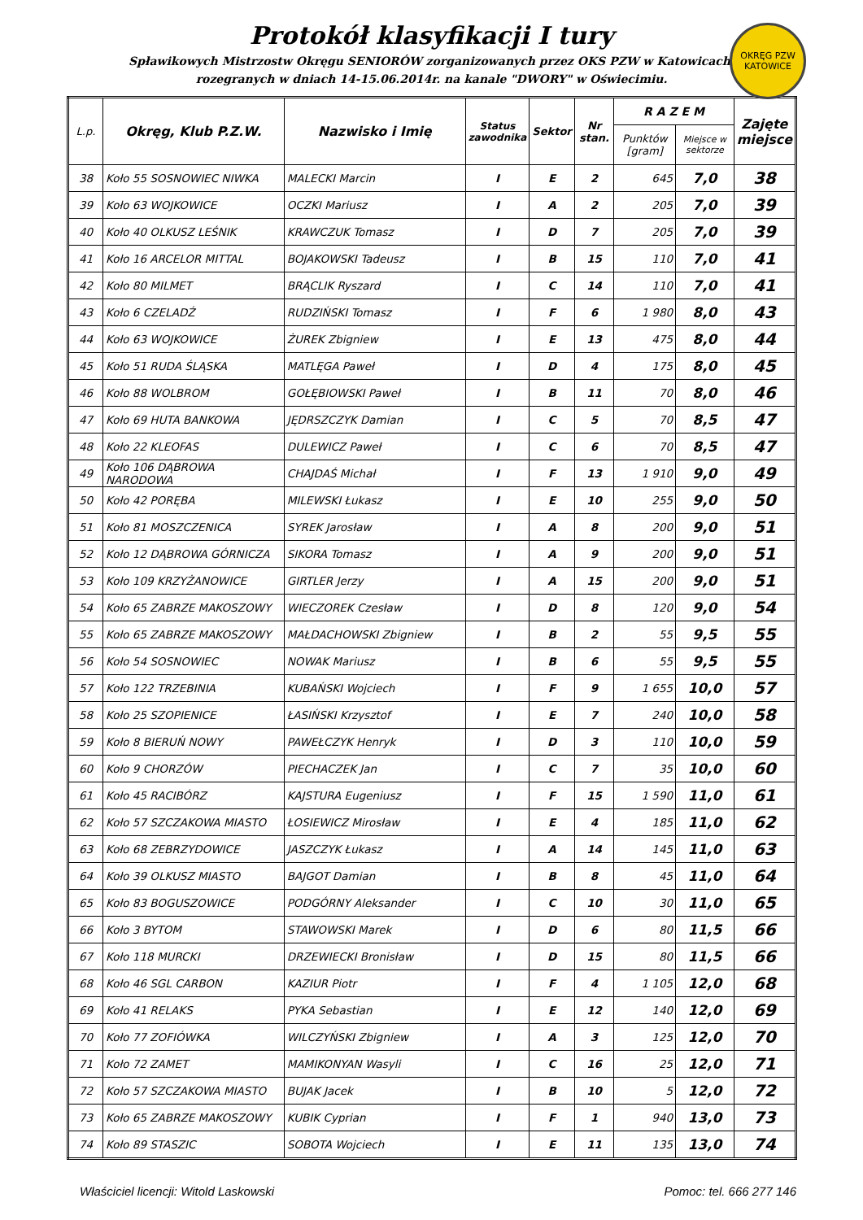Protokół klasyfikacji I tury
Spławikowych Mistrzostw Okręgu SENIORÓW zorganizowanych przez OKS PZW w Katowicach.
rozegranych w dniach 14-15.06.2014r. na kanale "DWORY" w Oświecimiu.
OKRĘG PZW KATOWICE
| L.p. | Okręg, Klub P.Z.W. | Nazwisko i Imię | Status zawodnika | Sektor | Nr stan. | R A Z E M | | Zajęte miejsce |
| --- | --- | --- | --- | --- | --- | --- | --- | --- |
| | | | | | | Punktów [gram] | Miejsce w sektorze | |
| 38 | Koło 55 SOSNOWIEC NIWKA | MALECKI Marcin | I | E | 2 | 645 | 7,0 | 38 |
| 39 | Koło 63 WOJKOWICE | OCZKI Mariusz | I | A | 2 | 205 | 7,0 | 39 |
| 40 | Koło 40 OLKUSZ LEŚNIK | KRAWCZUK Tomasz | I | D | 7 | 205 | 7,0 | 39 |
| 41 | Koło 16 ARCELOR MITTAL | BOJAKOWSKI Tadeusz | I | B | 15 | 110 | 7,0 | 41 |
| 42 | Koło 80 MILMET | BRĄCLIK Ryszard | I | C | 14 | 110 | 7,0 | 41 |
| 43 | Koło 6 CZELADŹ | RUDZIŃSKI Tomasz | I | F | 6 | 1 980 | 8,0 | 43 |
| 44 | Koło 63 WOJKOWICE | ŻUREK Zbigniew | I | E | 13 | 475 | 8,0 | 44 |
| 45 | Koło 51 RUDA ŚLĄSKA | MATLĘGA Paweł | I | D | 4 | 175 | 8,0 | 45 |
| 46 | Koło 88 WOLBROM | GOŁĘBIOWSKI Paweł | I | B | 11 | 70 | 8,0 | 46 |
| 47 | Koło 69 HUTA BANKOWA | JĘDRSZCZYK Damian | I | C | 5 | 70 | 8,5 | 47 |
| 48 | Koło 22 KLEOFAS | DULEWICZ Paweł | I | C | 6 | 70 | 8,5 | 47 |
| 49 | Koło 106 DĄBROWA NARODOWA | CHAJDAŚ Michał | I | F | 13 | 1 910 | 9,0 | 49 |
| 50 | Koło 42 PORĘBA | MILEWSKI Łukasz | I | E | 10 | 255 | 9,0 | 50 |
| 51 | Koło 81 MOSZCZENICA | SYREK Jarosław | I | A | 8 | 200 | 9,0 | 51 |
| 52 | Koło 12 DĄBROWA GÓRNICZA | SIKORA Tomasz | I | A | 9 | 200 | 9,0 | 51 |
| 53 | Koło 109 KRZYŻANOWICE | GIRTLER Jerzy | I | A | 15 | 200 | 9,0 | 51 |
| 54 | Koło 65 ZABRZE MAKOSZOWY | WIECZOREK Czesław | I | D | 8 | 120 | 9,0 | 54 |
| 55 | Koło 65 ZABRZE MAKOSZOWY | MAŁDACHOWSKI Zbigniew | I | B | 2 | 55 | 9,5 | 55 |
| 56 | Koło 54 SOSNOWIEC | NOWAK Mariusz | I | B | 6 | 55 | 9,5 | 55 |
| 57 | Koło 122 TRZEBINIA | KUBAŃSKI Wojciech | I | F | 9 | 1 655 | 10,0 | 57 |
| 58 | Koło 25 SZOPIENICE | ŁASIŃSKI Krzysztof | I | E | 7 | 240 | 10,0 | 58 |
| 59 | Koło 8 BIERUŃ NOWY | PAWEŁCZYK Henryk | I | D | 3 | 110 | 10,0 | 59 |
| 60 | Koło 9 CHORZÓW | PIECHACZEK Jan | I | C | 7 | 35 | 10,0 | 60 |
| 61 | Koło 45 RACIBÓRZ | KAJSTURA Eugeniusz | I | F | 15 | 1 590 | 11,0 | 61 |
| 62 | Koło 57 SZCZAKOWA MIASTO | ŁOSIEWICZ Mirosław | I | E | 4 | 185 | 11,0 | 62 |
| 63 | Koło 68 ZEBRZYDOWICE | JASZCZYK Łukasz | I | A | 14 | 145 | 11,0 | 63 |
| 64 | Koło 39 OLKUSZ MIASTO | BAJGOT Damian | I | B | 8 | 45 | 11,0 | 64 |
| 65 | Koło 83 BOGUSZOWICE | PODGÓRNY Aleksander | I | C | 10 | 30 | 11,0 | 65 |
| 66 | Koło 3 BYTOM | STAWOWSKI Marek | I | D | 6 | 80 | 11,5 | 66 |
| 67 | Koło 118 MURCKI | DRZEWIECKI Bronisław | I | D | 15 | 80 | 11,5 | 66 |
| 68 | Koło 46 SGL CARBON | KAZIUR Piotr | I | F | 4 | 1 105 | 12,0 | 68 |
| 69 | Koło 41 RELAKS | PYKA Sebastian | I | E | 12 | 140 | 12,0 | 69 |
| 70 | Koło 77 ZOFIÓWKA | WILCZYŃSKI Zbigniew | I | A | 3 | 125 | 12,0 | 70 |
| 71 | Koło 72 ZAMET | MAMIKONYAN Wasyli | I | C | 16 | 25 | 12,0 | 71 |
| 72 | Koło 57 SZCZAKOWA MIASTO | BUJAK Jacek | I | B | 10 | 5 | 12,0 | 72 |
| 73 | Koło 65 ZABRZE MAKOSZOWY | KUBIK Cyprian | I | F | 1 | 940 | 13,0 | 73 |
| 74 | Koło 89 STASZIC | SOBOTA Wojciech | I | E | 11 | 135 | 13,0 | 74 |
Właściciel licencji: Witold Laskowski Pomoc: tel. 666 277 146